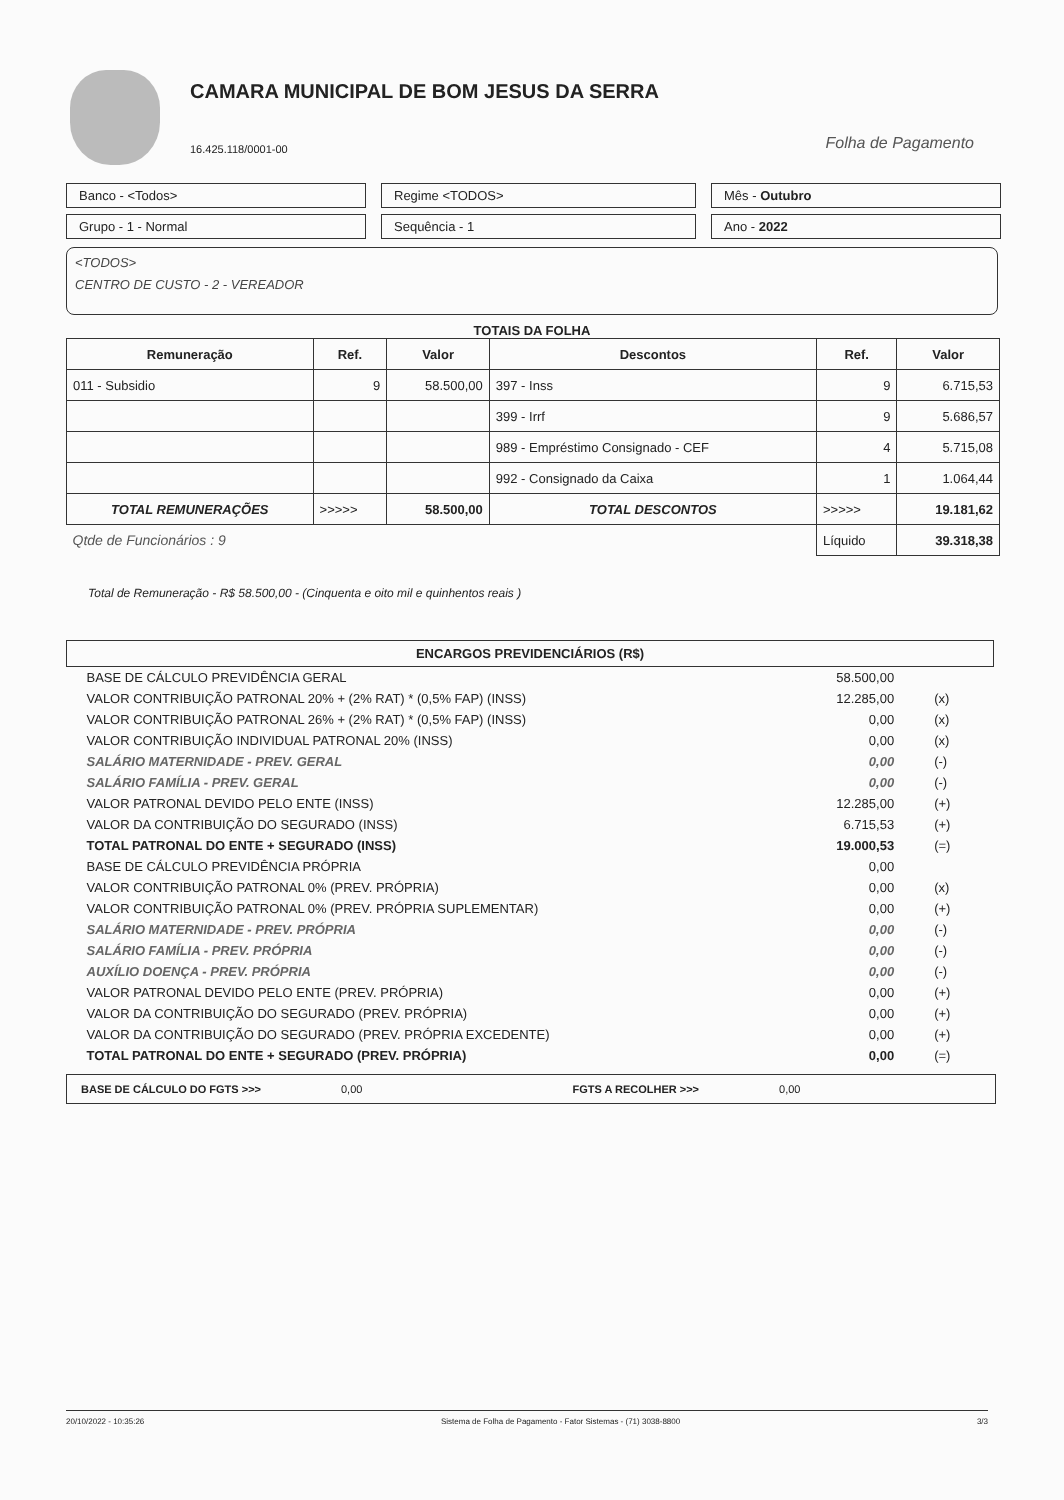CAMARA MUNICIPAL DE BOM JESUS DA SERRA
16.425.118/0001-00
Folha de Pagamento
Banco - <Todos>
Regime <TODOS>
Mês - Outubro
Grupo - 1 - Normal
Sequência - 1
Ano - 2022
<TODOS>
CENTRO DE CUSTO - 2 - VEREADOR
TOTAIS DA FOLHA
| Remuneração | Ref. | Valor | Descontos | Ref. | Valor |
| --- | --- | --- | --- | --- | --- |
| 011 - Subsidio | 9 | 58.500,00 | 397 - Inss | 9 | 6.715,53 |
| | | | 399 - Irrf | 9 | 5.686,57 |
| | | | 989 - Empréstimo Consignado - CEF | 4 | 5.715,08 |
| | | | 992 - Consignado da Caixa | 1 | 1.064,44 |
| TOTAL REMUNERAÇÕES | >>>>> | 58.500,00 | TOTAL DESCONTOS | >>>>> | 19.181,62 |
| Qtde de Funcionários : 9 | | | | Líquido | 39.318,38 |
Total de Remuneração - R$ 58.500,00 - (Cinquenta e oito mil e quinhentos reais )
| ENCARGOS PREVIDENCIÁRIOS (R$) | | |
| --- | --- | --- |
| BASE DE CÁLCULO PREVIDÊNCIA GERAL | 58.500,00 | |
| VALOR CONTRIBUIÇÃO PATRONAL 20% + (2% RAT) * (0,5% FAP) (INSS) | 12.285,00 | (x) |
| VALOR CONTRIBUIÇÃO PATRONAL 26% + (2% RAT) * (0,5% FAP) (INSS) | 0,00 | (x) |
| VALOR CONTRIBUIÇÃO INDIVIDUAL PATRONAL 20% (INSS) | 0,00 | (x) |
| SALÁRIO MATERNIDADE - PREV. GERAL | 0,00 | (-) |
| SALÁRIO FAMÍLIA - PREV. GERAL | 0,00 | (-) |
| VALOR PATRONAL DEVIDO PELO ENTE (INSS) | 12.285,00 | (+) |
| VALOR DA CONTRIBUIÇÃO DO SEGURADO (INSS) | 6.715,53 | (+) |
| TOTAL PATRONAL DO ENTE + SEGURADO (INSS) | 19.000,53 | (=) |
| BASE DE CÁLCULO PREVIDÊNCIA PRÓPRIA | 0,00 | |
| VALOR CONTRIBUIÇÃO PATRONAL 0% (PREV. PRÓPRIA) | 0,00 | (x) |
| VALOR CONTRIBUIÇÃO PATRONAL 0% (PREV. PRÓPRIA SUPLEMENTAR) | 0,00 | (+) |
| SALÁRIO MATERNIDADE - PREV. PRÓPRIA | 0,00 | (-) |
| SALÁRIO FAMÍLIA - PREV. PRÓPRIA | 0,00 | (-) |
| AUXÍLIO DOENÇA - PREV. PRÓPRIA | 0,00 | (-) |
| VALOR PATRONAL DEVIDO PELO ENTE (PREV. PRÓPRIA) | 0,00 | (+) |
| VALOR DA CONTRIBUIÇÃO DO SEGURADO (PREV. PRÓPRIA) | 0,00 | (+) |
| VALOR DA CONTRIBUIÇÃO DO SEGURADO (PREV. PRÓPRIA EXCEDENTE) | 0,00 | (+) |
| TOTAL PATRONAL DO ENTE + SEGURADO (PREV. PRÓPRIA) | 0,00 | (=) |
BASE DE CÁLCULO DO FGTS >>> 0,00 FGTS A RECOLHER >>> 0,00
20/10/2022 - 10:35:26 Sistema de Folha de Pagamento - Fator Sistemas - (71) 3038-8800 3/3